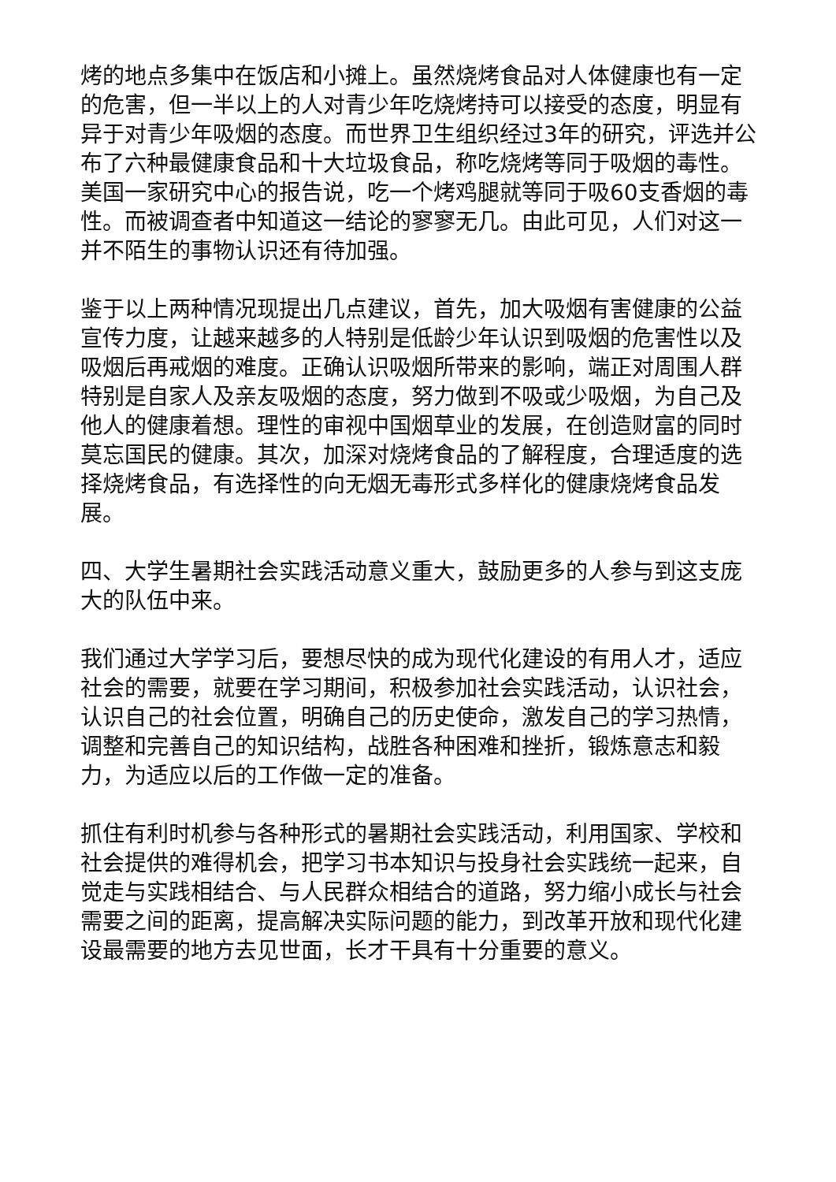烤的地点多集中在饭店和小摊上。虽然烧烤食品对人体健康也有一定的危害，但一半以上的人对青少年吃烧烤持可以接受的态度，明显有异于对青少年吸烟的态度。而世界卫生组织经过3年的研究，评选并公布了六种最健康食品和十大垃圾食品，称吃烧烤等同于吸烟的毒性。美国一家研究中心的报告说，吃一个烤鸡腿就等同于吸60支香烟的毒性。而被调查者中知道这一结论的寥寥无几。由此可见，人们对这一并不陌生的事物认识还有待加强。
鉴于以上两种情况现提出几点建议，首先，加大吸烟有害健康的公益宣传力度，让越来越多的人特别是低龄少年认识到吸烟的危害性以及吸烟后再戒烟的难度。正确认识吸烟所带来的影响，端正对周围人群特别是自家人及亲友吸烟的态度，努力做到不吸或少吸烟，为自己及他人的健康着想。理性的审视中国烟草业的发展，在创造财富的同时莫忘国民的健康。其次，加深对烧烤食品的了解程度，合理适度的选择烧烤食品，有选择性的向无烟无毒形式多样化的健康烧烤食品发展。
四、大学生暑期社会实践活动意义重大，鼓励更多的人参与到这支庞大的队伍中来。
我们通过大学学习后，要想尽快的成为现代化建设的有用人才，适应社会的需要，就要在学习期间，积极参加社会实践活动，认识社会，认识自己的社会位置，明确自己的历史使命，激发自己的学习热情，调整和完善自己的知识结构，战胜各种困难和挫折，锻炼意志和毅力，为适应以后的工作做一定的准备。
抓住有利时机参与各种形式的暑期社会实践活动，利用国家、学校和社会提供的难得机会，把学习书本知识与投身社会实践统一起来，自觉走与实践相结合、与人民群众相结合的道路，努力缩小成长与社会需要之间的距离，提高解决实际问题的能力，到改革开放和现代化建设最需要的地方去见世面，长才干具有十分重要的意义。